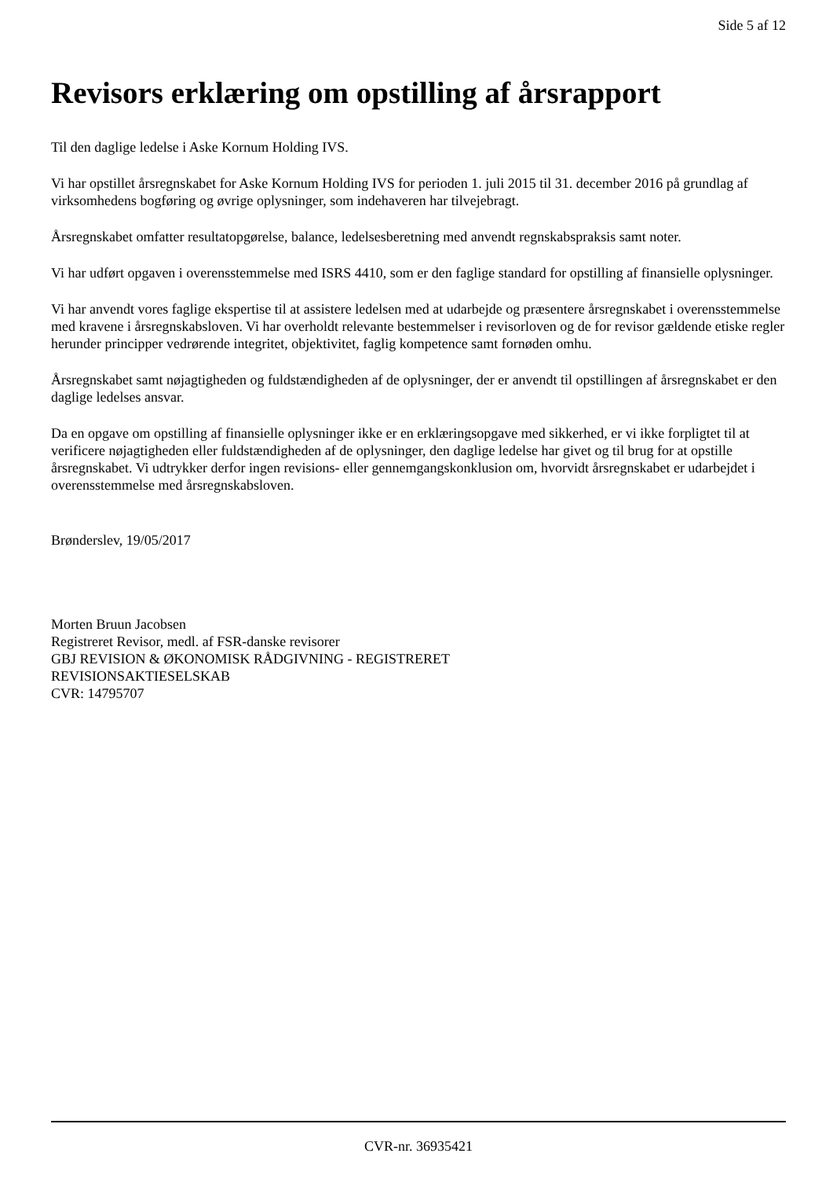Side 5 af 12
Revisors erklæring om opstilling af årsrapport
Til den daglige ledelse i Aske Kornum Holding IVS.
Vi har opstillet årsregnskabet for Aske Kornum Holding IVS for perioden 1. juli 2015 til 31. december 2016 på grundlag af virksomhedens bogføring og øvrige oplysninger, som indehaveren har tilvejebragt.
Årsregnskabet omfatter resultatopgørelse, balance, ledelsesberetning med anvendt regnskabspraksis samt noter.
Vi har udført opgaven i overensstemmelse med ISRS 4410, som er den faglige standard for opstilling af finansielle oplysninger.
Vi har anvendt vores faglige ekspertise til at assistere ledelsen med at udarbejde og præsentere årsregnskabet i overensstemmelse med kravene i årsregnskabsloven. Vi har overholdt relevante bestemmelser i revisorloven og de for revisor gældende etiske regler herunder principper vedrørende integritet, objektivitet, faglig kompetence samt fornøden omhu.
Årsregnskabet samt nøjagtigheden og fuldstændigheden af de oplysninger, der er anvendt til opstillingen af årsregnskabet er den daglige ledelses ansvar.
Da en opgave om opstilling af finansielle oplysninger ikke er en erklæringsopgave med sikkerhed, er vi ikke forpligtet til at verificere nøjagtigheden eller fuldstændigheden af de oplysninger, den daglige ledelse har givet og til brug for at opstille årsregnskabet. Vi udtrykker derfor ingen revisions- eller gennemgangskonklusion om, hvorvidt årsregnskabet er udarbejdet i overensstemmelse med årsregnskabsloven.
Brønderslev, 19/05/2017
Morten Bruun Jacobsen
Registreret Revisor, medl. af FSR-danske revisorer
GBJ REVISION & ØKONOMISK RÅDGIVNING - REGISTRERET
REVISIONSAKTIESELSKAB
CVR: 14795707
CVR-nr. 36935421